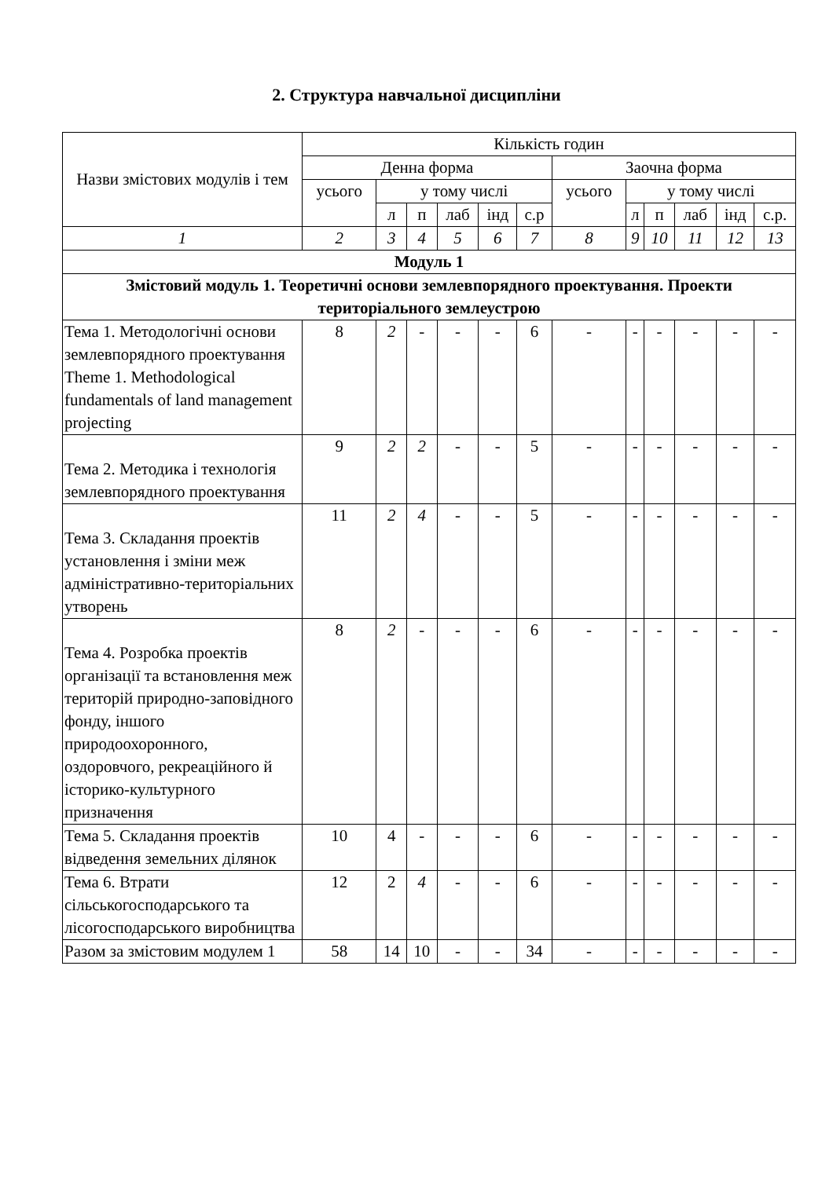2. Структура навчальної дисципліни
| Назви змістових модулів і тем | Кількість годин | | | | | | | | | | | |
| --- | --- | --- | --- | --- | --- | --- | --- | --- | --- | --- | --- | --- |
| | Денна форма | | | | | | Заочна форма | | | | | |
| | усього | у тому числі | | | | | усього | у тому числі | | | | |
| | | л | п | лаб | інд | с.р | | л | п | лаб | інд | с.р. |
| 1 | 2 | 3 | 4 | 5 | 6 | 7 | 8 | 9 | 10 | 11 | 12 | 13 |
| Модуль 1 | | | | | | | | | | | | |
| Змістовий модуль 1. Теоретичні основи землевпорядного проектування. Проекти територіального землеустрою | | | | | | | | | | | | |
| Тема 1. Методологічні основи землевпорядного проектування Theme 1. Methodological fundamentals of land management projecting | 8 | 2 | - | - | - | 6 | - | - | - | - | - | - |
| Тема 2. Методика і технологія землевпорядного проектування | 9 | 2 | 2 | - | - | 5 | - | - | - | - | - | - |
| Тема 3. Складання проектів установлення і зміни меж адміністративно-територіальних утворень | 11 | 2 | 4 | - | - | 5 | - | - | - | - | - | - |
| Тема 4. Розробка проектів організації та встановлення меж територій природно-заповідного фонду, іншого природоохоронного, оздоровчого, рекреаційного й історико-культурного призначення | 8 | 2 | - | - | - | 6 | - | - | - | - | - | - |
| Тема 5. Складання проектів відведення земельних ділянок | 10 | 4 | - | - | - | 6 | - | - | - | - | - | - |
| Тема 6. Втрати сільськогосподарського та лісогосподарського виробництва | 12 | 2 | 4 | - | - | 6 | - | - | - | - | - | - |
| Разом за змістовим модулем 1 | 58 | 14 | 10 | - | - | 34 | - | - | - | - | - | - |